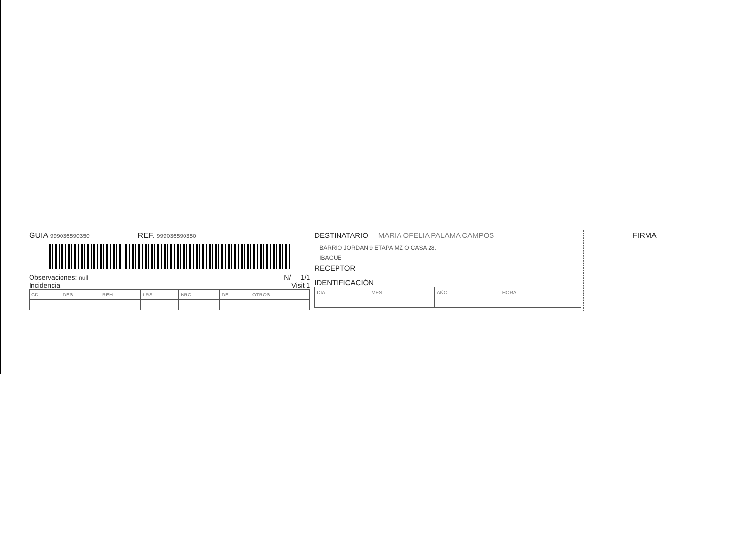GUIA 999036590350 REF. 999036590350
Observaciones: null N/ 1/1
Incidencia Visit 1
| CD | DES | REH | LRS | NRC | DE | OTROS |
DESTINATARIO MARIA OFELIA PALAMA CAMPOS
BARRIO JORDAN 9 ETAPA MZ O CASA 28.
IBAGUE
RECEPTOR
IDENTIFICACIÓN
| DIA | MES | AÑO | HORA |
FIRMA